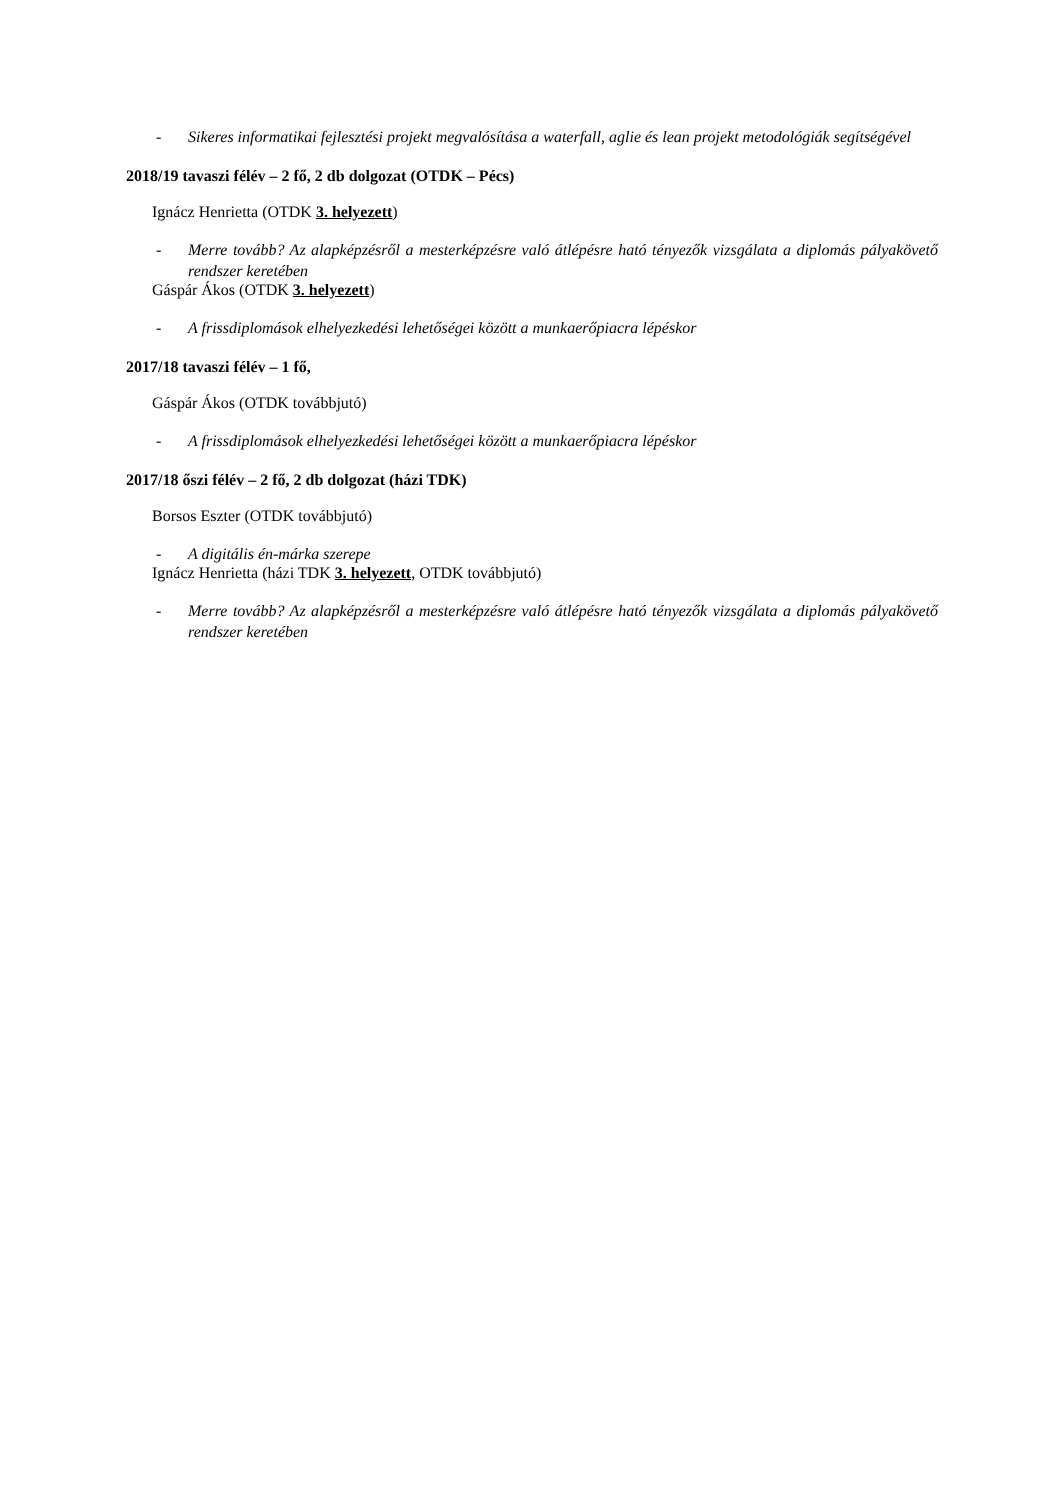- Sikeres informatikai fejlesztési projekt megvalósítása a waterfall, aglie és lean projekt metodológiák segítségével
2018/19 tavaszi félév – 2 fő, 2 db dolgozat (OTDK – Pécs)
Ignácz Henrietta (OTDK 3. helyezett)
- Merre tovább? Az alapképzésről a mesterképzésre való átlépésre ható tényezők vizsgálata a diplomás pályakövető rendszer keretében
Gáspár Ákos (OTDK 3. helyezett)
- A frissdiplomások elhelyezkedési lehetőségei között a munkaerőpiacra lépéskor
2017/18 tavaszi félév – 1 fő,
Gáspár Ákos (OTDK továbbjutó)
- A frissdiplomások elhelyezkedési lehetőségei között a munkaerőpiacra lépéskor
2017/18 őszi félév – 2 fő, 2 db dolgozat (házi TDK)
Borsos Eszter (OTDK továbbjutó)
- A digitális én-márka szerepe
Ignácz Henrietta (házi TDK 3. helyezett, OTDK továbbjutó)
- Merre tovább? Az alapképzésről a mesterképzésre való átlépésre ható tényezők vizsgálata a diplomás pályakövető rendszer keretében